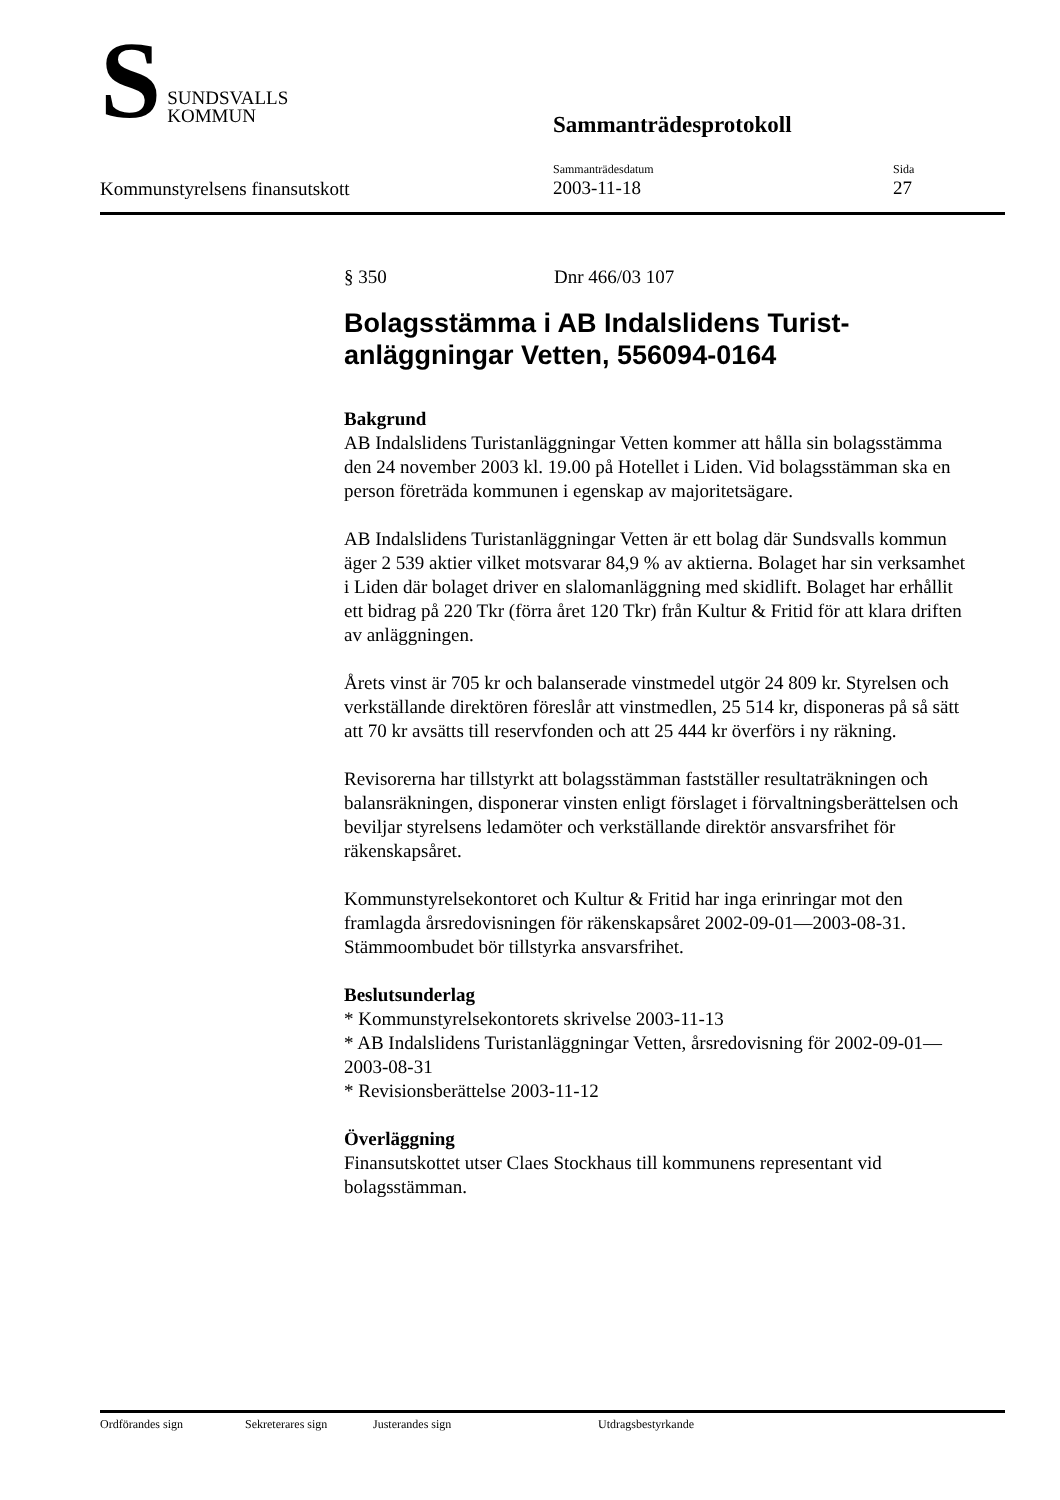S
SUNDSVALLS
KOMMUN
Sammanträdesprotokoll
Kommunstyrelsens finansutskott
Sammanträdesdatum
2003-11-18
Sida
27
§ 350 Dnr 466/03 107
Bolagsstämma i AB Indalslidens Turist-anläggningar Vetten, 556094-0164
Bakgrund
AB Indalslidens Turistanläggningar Vetten kommer att hålla sin bolagsstämma den 24 november 2003 kl. 19.00 på Hotellet i Liden. Vid bolagsstämman ska en person företräda kommunen i egenskap av majoritetsägare.
AB Indalslidens Turistanläggningar Vetten är ett bolag där Sundsvalls kommun äger 2 539 aktier vilket motsvarar 84,9 % av aktierna. Bolaget har sin verksamhet i Liden där bolaget driver en slalomanläggning med skidlift. Bolaget har erhållit ett bidrag på 220 Tkr (förra året 120 Tkr) från Kultur & Fritid för att klara driften av anläggningen.
Årets vinst är 705 kr och balanserade vinstmedel utgör 24 809 kr. Styrelsen och verkställande direktören föreslår att vinstmedlen, 25 514 kr, disponeras på så sätt att 70 kr avsätts till reservfonden och att 25 444 kr överförs i ny räkning.
Revisorerna har tillstyrkt att bolagsstämman fastställer resultaträkningen och balansräkningen, disponerar vinsten enligt förslaget i förvaltningsberättelsen och beviljar styrelsens ledamöter och verkställande direktör ansvarsfrihet för räkenskapsåret.
Kommunstyrelsekontoret och Kultur & Fritid har inga erinringar mot den framlagda årsredovisningen för räkenskapsåret 2002-09-01—2003-08-31. Stämmoombudet bör tillstyrka ansvarsfrihet.
Beslutsunderlag
* Kommunstyrelsekontorets skrivelse 2003-11-13
* AB Indalslidens Turistanläggningar Vetten, årsredovisning för 2002-09-01—2003-08-31
* Revisionsberättelse 2003-11-12
Överläggning
Finansutskottet utser Claes Stockhaus till kommunens representant vid bolagsstämman.
Ordförandes sign Sekreterares sign Justerandes sign Utdragsbestyrkande